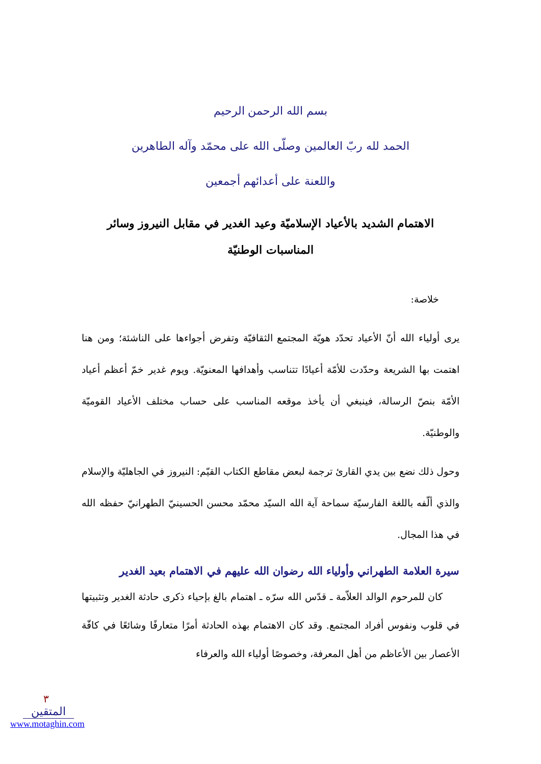بسم الله الرحمن الرحيم
الحمد لله ربّ العالمين وصلّى الله على محمّد وآله الطاهرين
واللعنة على أعدائهم أجمعين
الاهتمام الشديد بالأعياد الإسلاميّة وعيد الغدير في مقابل النيروز وسائر المناسبات الوطنيّة
خلاصة:
يرى أولياء الله أنّ الأعياد تحدّد هويّة المجتمع الثقافيّة وتفرض أجواءها على الناشئة؛ ومن هنا اهتمت بها الشريعة وحدّدت للأمّة أعيادًا تتناسب وأهدافها المعنويّة. ويوم غدير خمّ أعظم أعياد الأمّة بنصّ الرسالة، فينبغي أن يأخذ موقعه المناسب على حساب مختلف الأعياد القوميّة والوطنيّة.
وحول ذلك نضع بين يدي القارئ ترجمة لبعض مقاطع الكتاب القيّم: النيروز في الجاهليّة والإسلام والذي ألّفه باللغة الفارسيّة سماحة آية الله السيّد محمّد محسن الحسينيّ الطهرانيّ حفظه الله في هذا المجال.
سيرة العلامة الطهراني وأولياء الله رضوان الله عليهم في الاهتمام بعيد الغدير
كان للمرحوم الوالد العلاّمة ـ قدّس الله سرّه ـ اهتمام بالغ بإحياء ذكرى حادثة الغدير وتثبيتها في قلوب ونفوس أفراد المجتمع. وقد كان الاهتمام بهذه الحادثة أمرًا متعارفًا وشائعًا في كافّة الأعصار بين الأعاظم من أهل المعرفة، وخصوصًا أولياء الله والعرفاء
٣
المتقين
www.motaghin.com